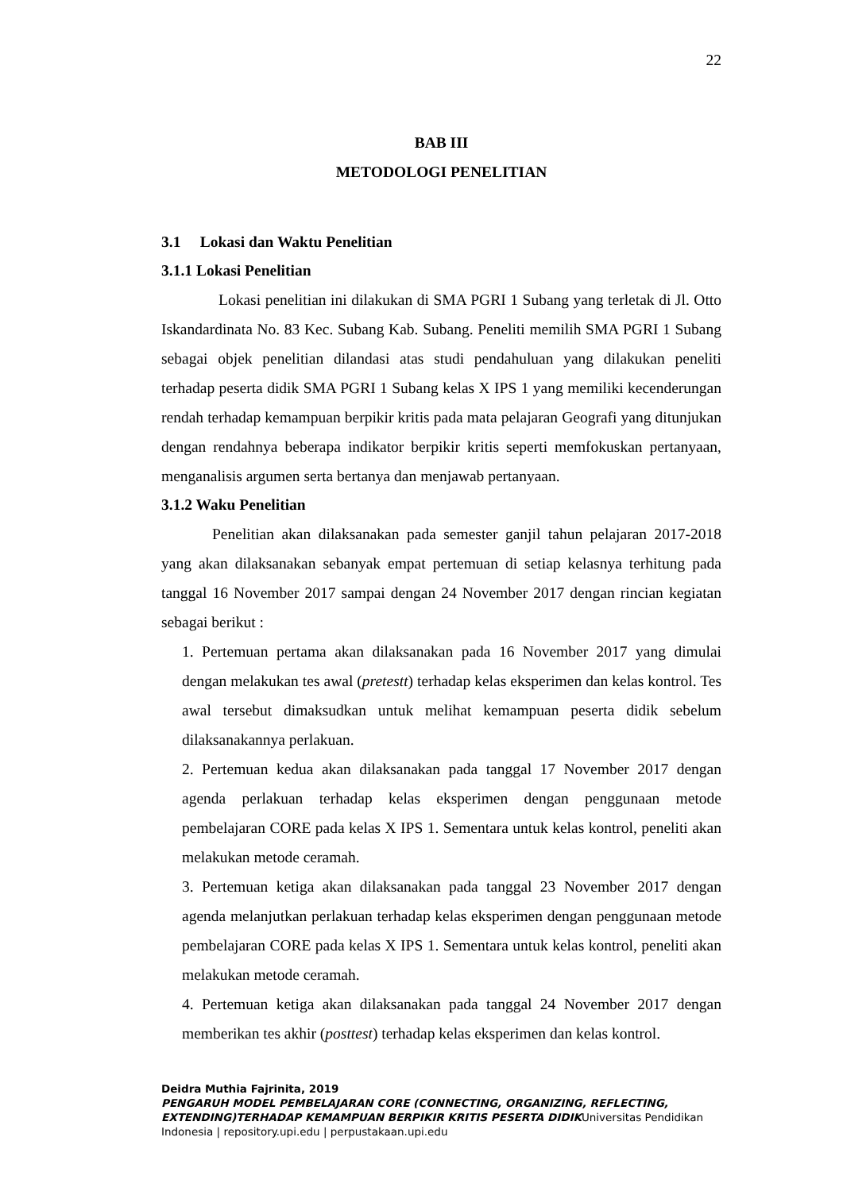22
BAB III
METODOLOGI PENELITIAN
3.1 Lokasi dan Waktu Penelitian
3.1.1 Lokasi Penelitian
Lokasi penelitian ini dilakukan di SMA PGRI 1 Subang yang terletak di Jl. Otto Iskandardinata No. 83 Kec. Subang Kab. Subang. Peneliti memilih SMA PGRI 1 Subang sebagai objek penelitian dilandasi atas studi pendahuluan yang dilakukan peneliti terhadap peserta didik SMA PGRI 1 Subang kelas X IPS 1 yang memiliki kecenderungan rendah terhadap kemampuan berpikir kritis pada mata pelajaran Geografi yang ditunjukan dengan rendahnya beberapa indikator berpikir kritis seperti memfokuskan pertanyaan, menganalisis argumen serta bertanya dan menjawab pertanyaan.
3.1.2 Waku Penelitian
Penelitian akan dilaksanakan pada semester ganjil tahun pelajaran 2017-2018 yang akan dilaksanakan sebanyak empat pertemuan di setiap kelasnya terhitung pada tanggal 16 November 2017 sampai dengan 24 November 2017 dengan rincian kegiatan sebagai berikut :
1. Pertemuan pertama akan dilaksanakan pada 16 November 2017 yang dimulai dengan melakukan tes awal (pretestt) terhadap kelas eksperimen dan kelas kontrol. Tes awal tersebut dimaksudkan untuk melihat kemampuan peserta didik sebelum dilaksanakannya perlakuan.
2. Pertemuan kedua akan dilaksanakan pada tanggal 17 November 2017 dengan agenda perlakuan terhadap kelas eksperimen dengan penggunaan metode pembelajaran CORE pada kelas X IPS 1. Sementara untuk kelas kontrol, peneliti akan melakukan metode ceramah.
3. Pertemuan ketiga akan dilaksanakan pada tanggal 23 November 2017 dengan agenda melanjutkan perlakuan terhadap kelas eksperimen dengan penggunaan metode pembelajaran CORE pada kelas X IPS 1. Sementara untuk kelas kontrol, peneliti akan melakukan metode ceramah.
4. Pertemuan ketiga akan dilaksanakan pada tanggal 24 November 2017 dengan memberikan tes akhir (posttest) terhadap kelas eksperimen dan kelas kontrol.
Deidra Muthia Fajrinita, 2019
PENGARUH MODEL PEMBELAJARAN CORE (CONNECTING, ORGANIZING, REFLECTING, EXTENDING)TERHADAP KEMAMPUAN BERPIKIR KRITIS PESERTA DIDIKUniversitas Pendidikan Indonesia | repository.upi.edu | perpustakaan.upi.edu